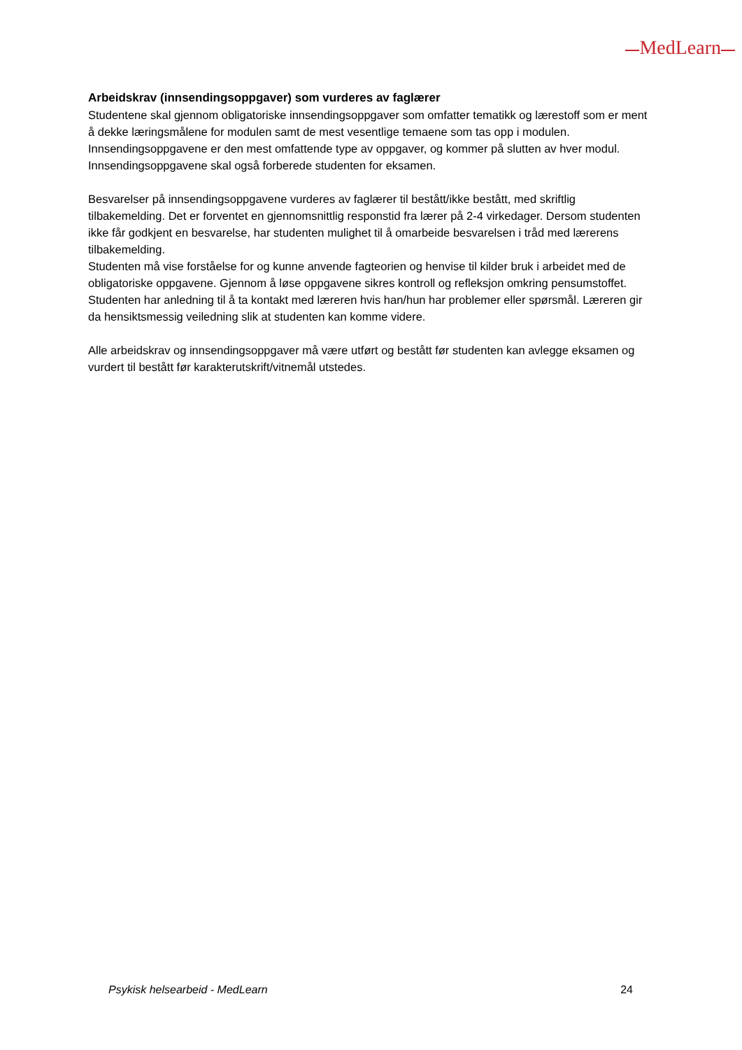MedLearn
Arbeidskrav (innsendingsoppgaver) som vurderes av faglærer
Studentene skal gjennom obligatoriske innsendingsoppgaver som omfatter tematikk og lærestoff som er ment å dekke læringsmålene for modulen samt de mest vesentlige temaene som tas opp i modulen. Innsendingsoppgavene er den mest omfattende type av oppgaver, og kommer på slutten av hver modul. Innsendingsoppgavene skal også forberede studenten for eksamen.
Besvarelser på innsendingsoppgavene vurderes av faglærer til bestått/ikke bestått, med skriftlig tilbakemelding. Det er forventet en gjennomsnittlig responstid fra lærer på 2-4 virkedager. Dersom studenten ikke får godkjent en besvarelse, har studenten mulighet til å omarbeide besvarelsen i tråd med lærerens tilbakemelding.
Studenten må vise forståelse for og kunne anvende fagteorien og henvise til kilder bruk i arbeidet med de obligatoriske oppgavene. Gjennom å løse oppgavene sikres kontroll og refleksjon omkring pensumstoffet.
Studenten har anledning til å ta kontakt med læreren hvis han/hun har problemer eller spørsmål. Læreren gir da hensiktsmessig veiledning slik at studenten kan komme videre.
Alle arbeidskrav og innsendingsoppgaver må være utført og bestått før studenten kan avlegge eksamen og vurdert til bestått før karakterutskrift/vitnemål utstedes.
Psykisk helsearbeid - MedLearn 24